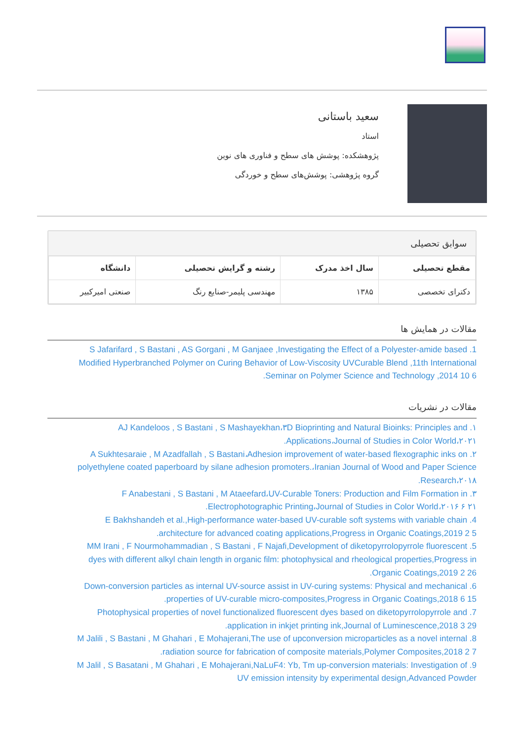سعید باستانی
استاد
پژوهشکده: پوشش های سطح و فناوری های نوین
گروه پژوهشی: پوشش‌های سطح و خوردگی
سوابق تحصیلی
| مقطع تحصیلی | سال اخذ مدرک | رشته و گرایش تحصیلی | دانشگاه |
| --- | --- | --- | --- |
| دکترای تخصصی | ۱۳۸۵ | مهندسی پلیمر-صنایع رنگ | صنعتی امیرکبیر |
مقالات در همایش ها
1. S Jafarifard , S Bastani , AS Gorgani , M Ganjaee ,Investigating the Effect of a Polyester-amide based Modified Hyperbranched Polymer on Curing Behavior of Low-Viscosity UVCurable Blend ,11th International Seminar on Polymer Science and Technology ,2014 10 6.
مقالات در نشریات
۱. AJ Kandeloos , S Bastani , S Mashayekhan،۳D Bioprinting and Natural Bioinks: Principles and Applications،Journal of Studies in Color World،۲۰۲۱.
۲. A Sukhtesaraie , M Azadfallah , S Bastani،Adhesion improvement of water-based flexographic inks on polyethylene coated paperboard by silane adhesion promoters.،Iranian Journal of Wood and Paper Science Research،۲۰۱۸.
۳. F Anabestani , S Bastani , M Ataeefard،UV-Curable Toners: Production and Film Formation in Electrophotographic Printing،Journal of Studies in Color World،۲۰۱۶ ۶ ۲۱.
4. E Bakhshandeh et al.,High-performance water-based UV-curable soft systems with variable chain architecture for advanced coating applications,Progress in Organic Coatings,2019 2 5.
5. MM Irani , F Nourmohammadian , S Bastani , F Najafi,Development of diketopyrrolopyrrole fluorescent dyes with different alkyl chain length in organic film: photophysical and rheological properties,Progress in Organic Coatings,2019 2 26.
6. Down-conversion particles as internal UV-source assist in UV-curing systems: Physical and mechanical properties of UV-curable micro-composites,Progress in Organic Coatings,2018 6 15.
7. Photophysical properties of novel functionalized fluorescent dyes based on diketopyrrolopyrrole and application in inkjet printing ink,Journal of Luminescence,2018 3 29.
8. M Jalili , S Bastani , M Ghahari , E Mohajerani,The use of upconversion microparticles as a novel internal radiation source for fabrication of composite materials,Polymer Composites,2018 2 7.
9. M Jalil , S Basatani , M Ghahari , E Mohajerani,NaLuF4: Yb, Tm up-conversion materials: Investigation of UV emission intensity by experimental design,Advanced Powder